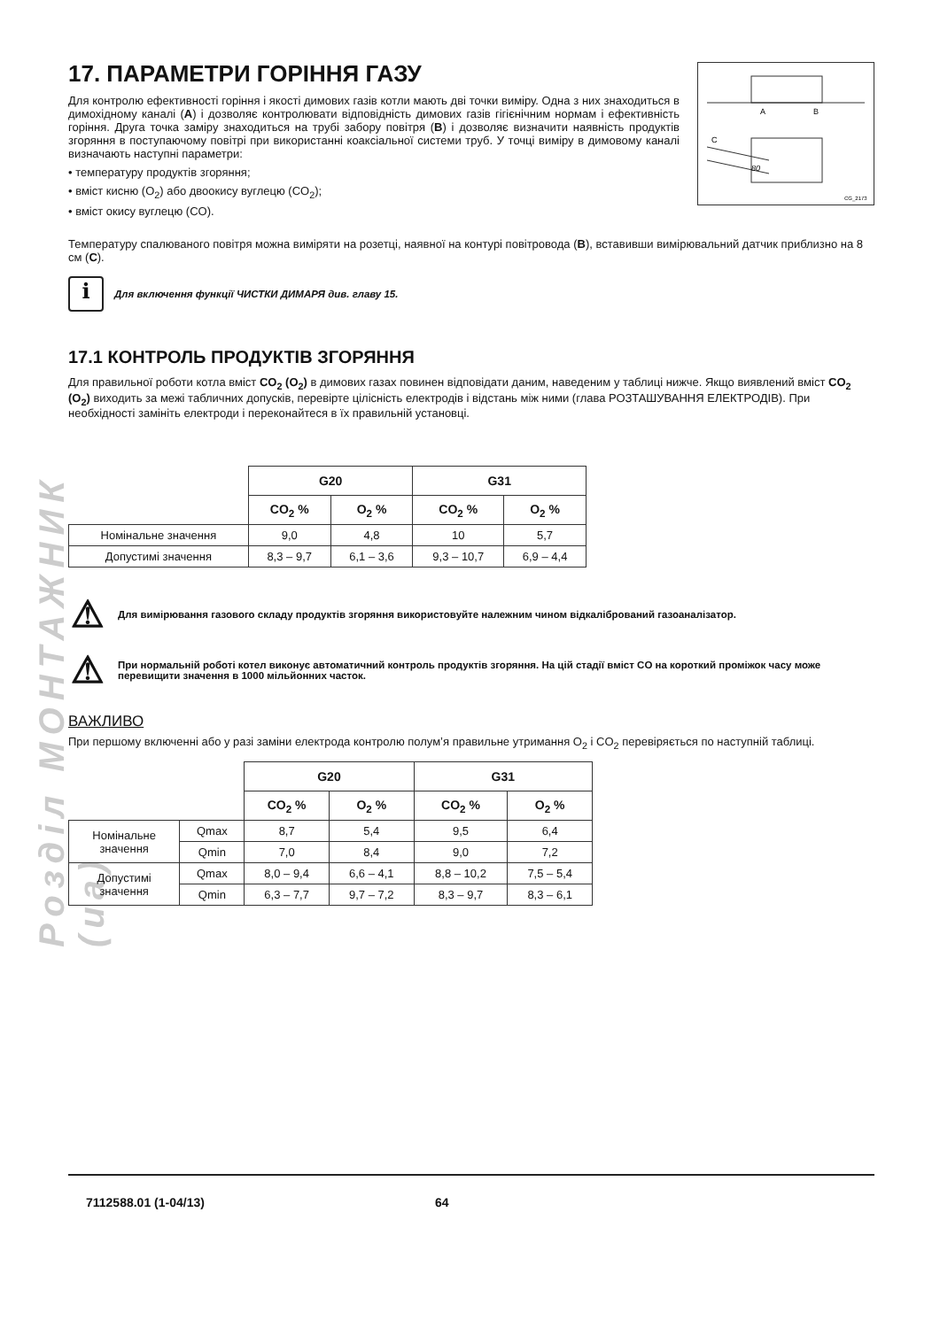Розділ МОНТАЖНИК (ua)
A
B
C
80
CG_2173
17. ПАРАМЕТРИ ГОРІННЯ ГАЗУ
Для контролю ефективності горіння і якості димових газів котли мають дві точки виміру. Одна з них знаходиться в димохідному каналі (A) і дозволяє контролювати відповідність димових газів гігієнічним нормам і ефективність горіння. Друга точка заміру знаходиться на трубі забору повітря (B) і дозволяє визначити наявність продуктів згоряння в поступаючому повітрі при використанні коаксіальної системи труб. У точці виміру в димовому каналі визначають наступні параметри:
• температуру продуктів згоряння;
• вміст кисню (O<sub>2</sub>) або двоокису вуглецю (CO<sub>2</sub>);
• вміст окису вуглецю (CO).
Температуру спалюваного повітря можна виміряти на розетці, наявної на контурі повітровода (B), вставивши вимірювальний датчик приблизно на 8 см (C).
i
Для включення функції ЧИСТКИ ДИМАРЯ див. главу 15.
17.1 КОНТРОЛЬ ПРОДУКТІВ ЗГОРЯННЯ
Для правильної роботи котла вміст CO<sub>2</sub> (O<sub>2</sub>) в димових газах повинен відповідати даним, наведеним у таблиці нижче. Якщо виявлений вміст CO<sub>2</sub> (O<sub>2</sub>) виходить за межі табличних допусків, перевірте цілісність електродів і відстань між ними (глава РОЗТАШУВАННЯ ЕЛЕКТРОДІВ). При необхідності замініть електроди і переконайтеся в їх правильній установці.
| | G20 | | G31 | |
| | CO<sub>2</sub> % | O<sub>2</sub> % | CO<sub>2</sub> % | O<sub>2</sub> % |
| Номінальне значення | 9,0 | 4,8 | 10 | 5,7 |
| Допустимі значення | 8,3 – 9,7 | 6,1 – 3,6 | 9,3 – 10,7 | 6,9 – 4,4 |
⚠
Для вимірювання газового складу продуктів згоряння використовуйте належним чином відкалібрований газоаналізатор.
⚠
При нормальній роботі котел виконує автоматичний контроль продуктів згоряння. На цій стадії вміст CO на короткий проміжок часу може перевищити значення в 1000 мільйонних часток.
ВАЖЛИВО
При першому включенні або у разі заміни електрода контролю полум’я правильне утримання O<sub>2</sub> і CO<sub>2</sub> перевіряється по наступній таблиці.
| | | G20 | | G31 | |
| | | CO<sub>2</sub> % | O<sub>2</sub> % | CO<sub>2</sub> % | O<sub>2</sub> % |
| Номінальне значення | Qmax | 8,7 | 5,4 | 9,5 | 6,4 |
| | Qmin | 7,0 | 8,4 | 9,0 | 7,2 |
| Допустимі значення | Qmax | 8,0 – 9,4 | 6,6 – 4,1 | 8,8 – 10,2 | 7,5 – 5,4 |
| | Qmin | 6,3 – 7,7 | 9,7 – 7,2 | 8,3 – 9,7 | 8,3 – 6,1 |
7112588.01 (1-04/13) 64